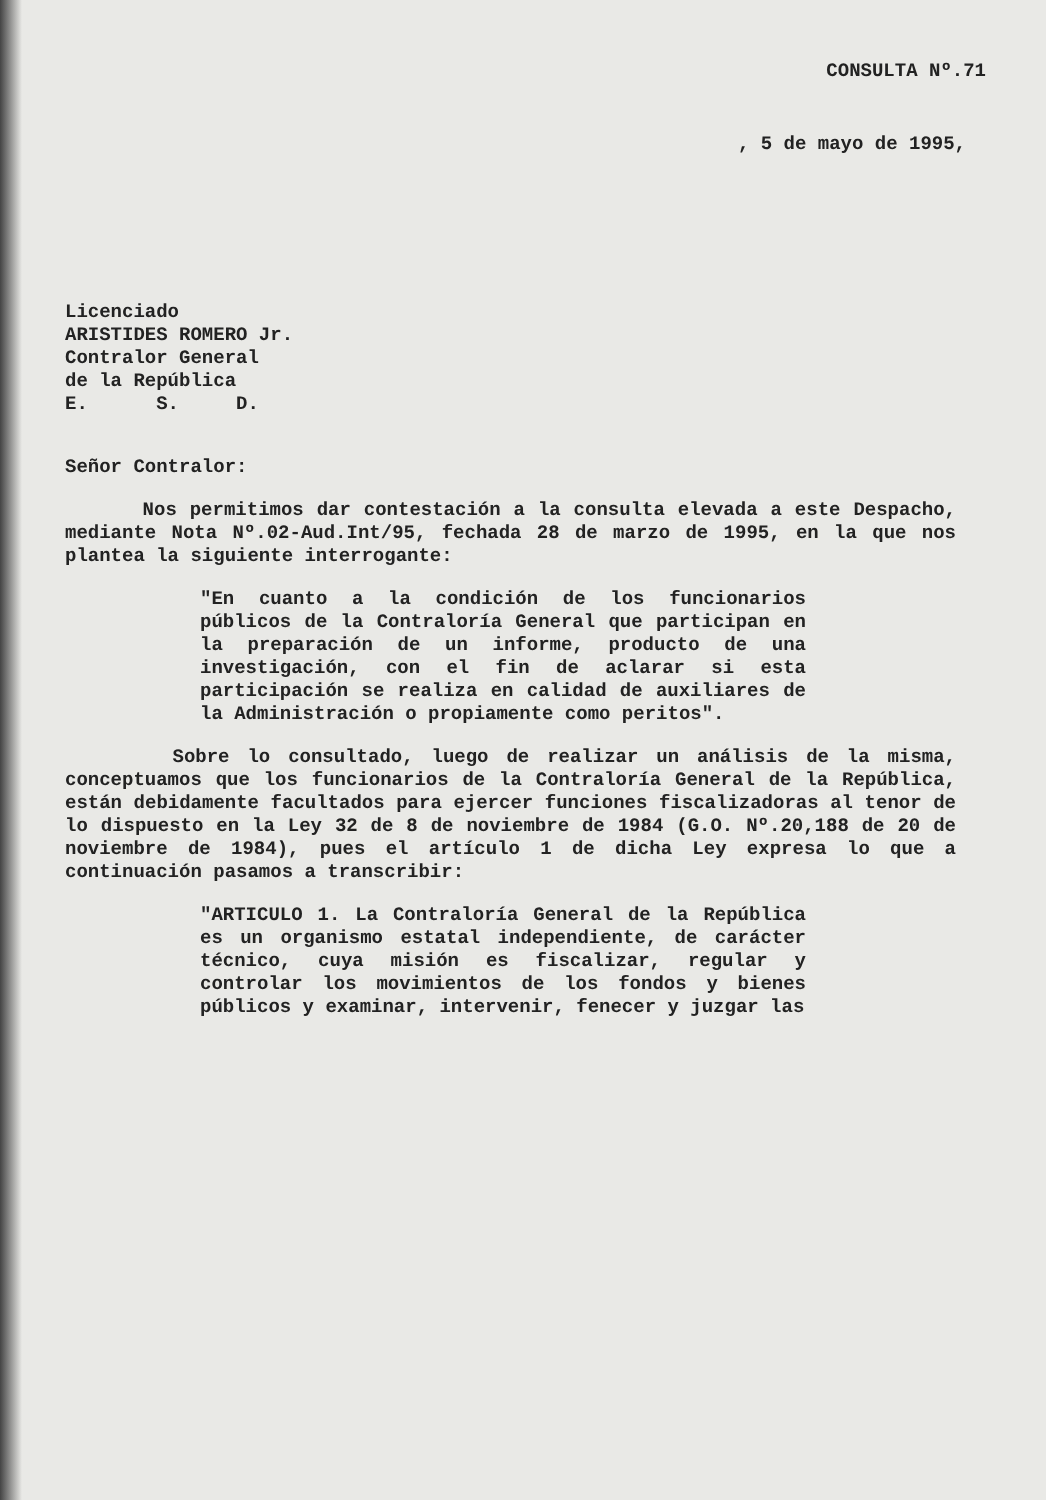CONSULTA Nº.71
, 5 de mayo de 1995,
Licenciado
ARISTIDES ROMERO Jr.
Contralor General
de la República
E. S. D.
Señor Contralor:
Nos permitimos dar contestación a la consulta elevada a este Despacho, mediante Nota Nº.02-Aud.Int/95, fechada 28 de marzo de 1995, en la que nos plantea la siguiente interrogante:
"En cuanto a la condición de los funcionarios públicos de la Contraloría General que participan en la preparación de un informe, producto de una investigación, con el fin de aclarar si esta participación se realiza en calidad de auxiliares de la Administración o propiamente como peritos".
Sobre lo consultado, luego de realizar un análisis de la misma, conceptuamos que los funcionarios de la Contraloría General de la República, están debidamente facultados para ejercer funciones fiscalizadoras al tenor de lo dispuesto en la Ley 32 de 8 de noviembre de 1984 (G.O. Nº.20,188 de 20 de noviembre de 1984), pues el artículo 1 de dicha Ley expresa lo que a continuación pasamos a transcribir:
"ARTICULO 1. La Contraloría General de la República es un organismo estatal independiente, de carácter técnico, cuya misión es fiscalizar, regular y controlar los movimientos de los fondos y bienes públicos y examinar, intervenir, fenecer y juzgar las